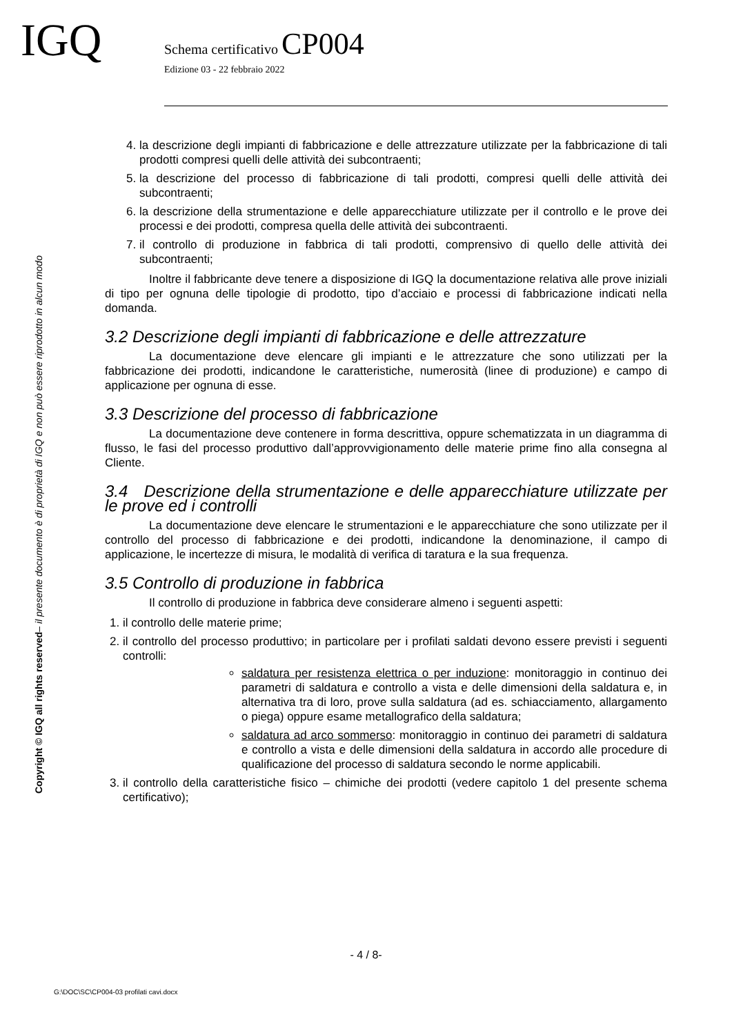IGQ
Schema certificativo CP004
Edizione 03 - 22 febbraio 2022
Copyright © IGQ all rights reserved– il presente documento è di proprietà di IGQ e non può essere riprodotto in alcun modo
4. la descrizione degli impianti di fabbricazione e delle attrezzature utilizzate per la fabbricazione di tali prodotti compresi quelli delle attività dei subcontraenti;
5. la descrizione del processo di fabbricazione di tali prodotti, compresi quelli delle attività dei subcontraenti;
6. la descrizione della strumentazione e delle apparecchiature utilizzate per il controllo e le prove dei processi e dei prodotti, compresa quella delle attività dei subcontraenti.
7. il controllo di produzione in fabbrica di tali prodotti, comprensivo di quello delle attività dei subcontraenti;
Inoltre il fabbricante deve tenere a disposizione di IGQ la documentazione relativa alle prove iniziali di tipo per ognuna delle tipologie di prodotto, tipo d’acciaio e processi di fabbricazione indicati nella domanda.
3.2 Descrizione degli impianti di fabbricazione e delle attrezzature
La documentazione deve elencare gli impianti e le attrezzature che sono utilizzati per la fabbricazione dei prodotti, indicandone le caratteristiche, numerosità (linee di produzione) e campo di applicazione per ognuna di esse.
3.3 Descrizione del processo di fabbricazione
La documentazione deve contenere in forma descrittiva, oppure schematizzata in un diagramma di flusso, le fasi del processo produttivo dall’approvvigionamento delle materie prime fino alla consegna al Cliente.
3.4 Descrizione della strumentazione e delle apparecchiature utilizzate per le prove ed i controlli
La documentazione deve elencare le strumentazioni e le apparecchiature che sono utilizzate per il controllo del processo di fabbricazione e dei prodotti, indicandone la denominazione, il campo di applicazione, le incertezze di misura, le modalità di verifica di taratura e la sua frequenza.
3.5 Controllo di produzione in fabbrica
Il controllo di produzione in fabbrica deve considerare almeno i seguenti aspetti:
1. il controllo delle materie prime;
2. il controllo del processo produttivo; in particolare per i profilati saldati devono essere previsti i seguenti controlli:
saldatura per resistenza elettrica o per induzione: monitoraggio in continuo dei parametri di saldatura e controllo a vista e delle dimensioni della saldatura e, in alternativa tra di loro, prove sulla saldatura (ad es. schiacciamento, allargamento o piega) oppure esame metallografico della saldatura;
saldatura ad arco sommerso: monitoraggio in continuo dei parametri di saldatura e controllo a vista e delle dimensioni della saldatura in accordo alle procedure di qualificazione del processo di saldatura secondo le norme applicabili.
3. il controllo della caratteristiche fisico – chimiche dei prodotti (vedere capitolo 1 del presente schema certificativo);
- 4 / 8-
G:\DOC\SC\CP004-03 profilati cavi.docx